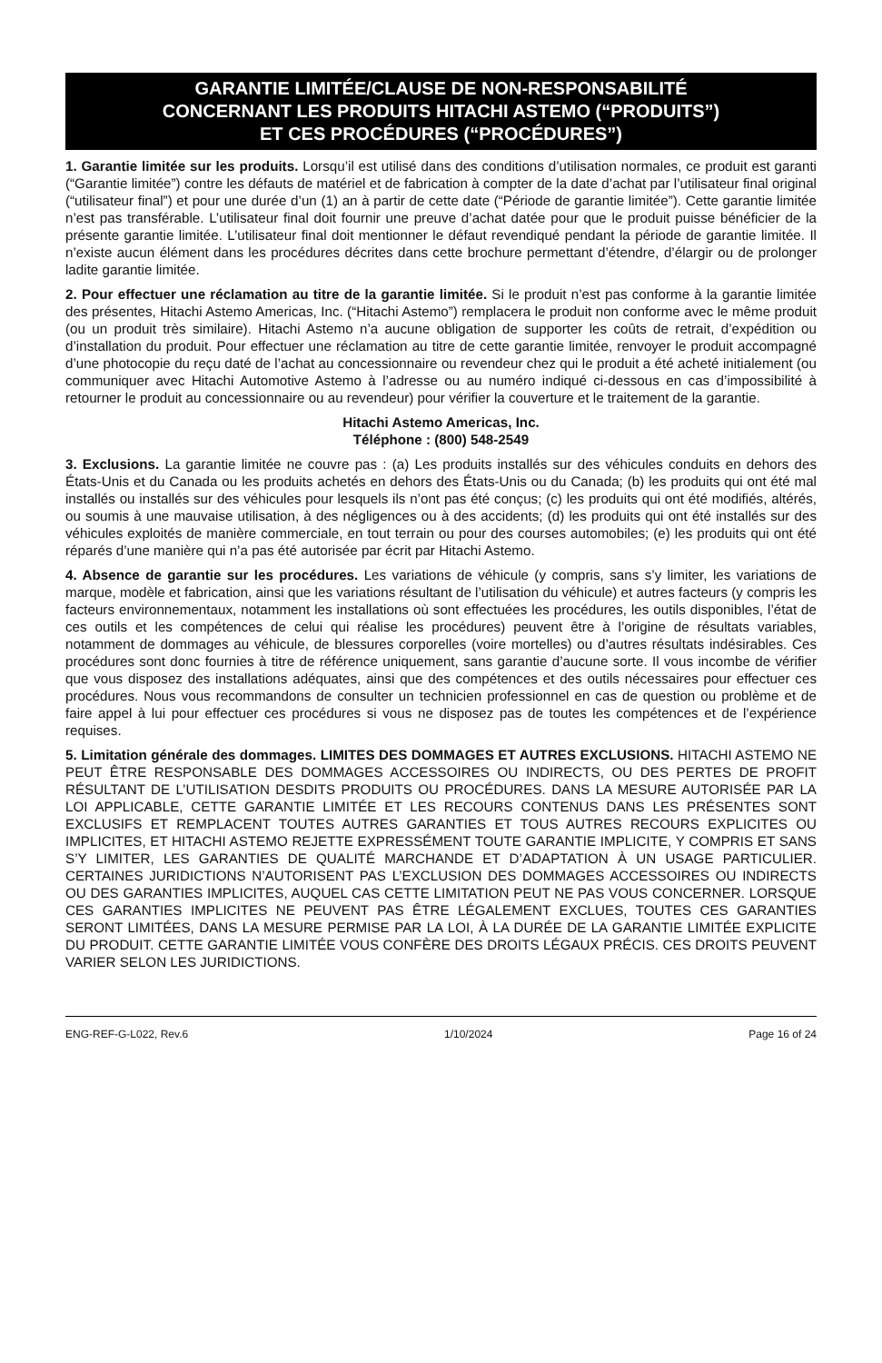GARANTIE LIMITÉE/CLAUSE DE NON-RESPONSABILITÉ
CONCERNANT LES PRODUITS HITACHI ASTEMO (“PRODUITS”)
ET CES PROCÉDURES (“PROCÉDURES”)
1. Garantie limitée sur les produits. Lorsqu’il est utilisé dans des conditions d’utilisation normales, ce produit est garanti (“Garantie limitée”) contre les défauts de matériel et de fabrication à compter de la date d’achat par l’utilisateur final original (“utilisateur final”) et pour une durée d’un (1) an à partir de cette date (“Période de garantie limitée”). Cette garantie limitée n’est pas transférable. L’utilisateur final doit fournir une preuve d’achat datée pour que le produit puisse bénéficier de la présente garantie limitée. L’utilisateur final doit mentionner le défaut revendiqué pendant la période de garantie limitée. Il n’existe aucun élément dans les procédures décrites dans cette brochure permettant d’étendre, d’élargir ou de prolonger ladite garantie limitée.
2. Pour effectuer une réclamation au titre de la garantie limitée. Si le produit n’est pas conforme à la garantie limitée des présentes, Hitachi Astemo Americas, Inc. (“Hitachi Astemo”) remplacera le produit non conforme avec le même produit (ou un produit très similaire). Hitachi Astemo n’a aucune obligation de supporter les coûts de retrait, d’expédition ou d’installation du produit. Pour effectuer une réclamation au titre de cette garantie limitée, renvoyer le produit accompagné d’une photocopie du reçu daté de l’achat au concessionnaire ou revendeur chez qui le produit a été acheté initialement (ou communiquer avec Hitachi Automotive Astemo à l’adresse ou au numéro indiqué ci-dessous en cas d’impossibilité à retourner le produit au concessionnaire ou au revendeur) pour vérifier la couverture et le traitement de la garantie.
Hitachi Astemo Americas, Inc.
Téléphone : (800) 548-2549
3. Exclusions. La garantie limitée ne couvre pas : (a) Les produits installés sur des véhicules conduits en dehors des États-Unis et du Canada ou les produits achetés en dehors des États-Unis ou du Canada; (b) les produits qui ont été mal installés ou installés sur des véhicules pour lesquels ils n’ont pas été conçus; (c) les produits qui ont été modifiés, altérés, ou soumis à une mauvaise utilisation, à des négligences ou à des accidents; (d) les produits qui ont été installés sur des véhicules exploités de manière commerciale, en tout terrain ou pour des courses automobiles; (e) les produits qui ont été réparés d’une manière qui n’a pas été autorisée par écrit par Hitachi Astemo.
4. Absence de garantie sur les procédures. Les variations de véhicule (y compris, sans s’y limiter, les variations de marque, modèle et fabrication, ainsi que les variations résultant de l’utilisation du véhicule) et autres facteurs (y compris les facteurs environnementaux, notamment les installations où sont effectuées les procédures, les outils disponibles, l’état de ces outils et les compétences de celui qui réalise les procédures) peuvent être à l’origine de résultats variables, notamment de dommages au véhicule, de blessures corporelles (voire mortelles) ou d’autres résultats indésirables. Ces procédures sont donc fournies à titre de référence uniquement, sans garantie d’aucune sorte. Il vous incombe de vérifier que vous disposez des installations adéquates, ainsi que des compétences et des outils nécessaires pour effectuer ces procédures. Nous vous recommandons de consulter un technicien professionnel en cas de question ou problème et de faire appel à lui pour effectuer ces procédures si vous ne disposez pas de toutes les compétences et de l’expérience requises.
5. Limitation générale des dommages. LIMITES DES DOMMAGES ET AUTRES EXCLUSIONS. HITACHI ASTEMO NE PEUT ÊTRE RESPONSABLE DES DOMMAGES ACCESSOIRES OU INDIRECTS, OU DES PERTES DE PROFIT RÉSULTANT DE L’UTILISATION DESDITS PRODUITS OU PROCÉDURES. DANS LA MESURE AUTORISÉE PAR LA LOI APPLICABLE, CETTE GARANTIE LIMITÉE ET LES RECOURS CONTENUS DANS LES PRÉSENTES SONT EXCLUSIFS ET REMPLACENT TOUTES AUTRES GARANTIES ET TOUS AUTRES RECOURS EXPLICITES OU IMPLICITES, ET HITACHI ASTEMO REJETTE EXPRESSÉMENT TOUTE GARANTIE IMPLICITE, Y COMPRIS ET SANS S’Y LIMITER, LES GARANTIES DE QUALITÉ MARCHANDE ET D’ADAPTATION À UN USAGE PARTICULIER. CERTAINES JURIDICTIONS N’AUTORISENT PAS L’EXCLUSION DES DOMMAGES ACCESSOIRES OU INDIRECTS OU DES GARANTIES IMPLICITES, AUQUEL CAS CETTE LIMITATION PEUT NE PAS VOUS CONCERNER. LORSQUE CES GARANTIES IMPLICITES NE PEUVENT PAS ÊTRE LÉGALEMENT EXCLUES, TOUTES CES GARANTIES SERONT LIMITÉES, DANS LA MESURE PERMISE PAR LA LOI, À LA DURÉE DE LA GARANTIE LIMITÉE EXPLICITE DU PRODUIT. CETTE GARANTIE LIMITÉE VOUS CONFÈRE DES DROITS LÉGAUX PRÉCIS. CES DROITS PEUVENT VARIER SELON LES JURIDICTIONS.
ENG-REF-G-L022, Rev.6 1/10/2024 Page 16 of 24